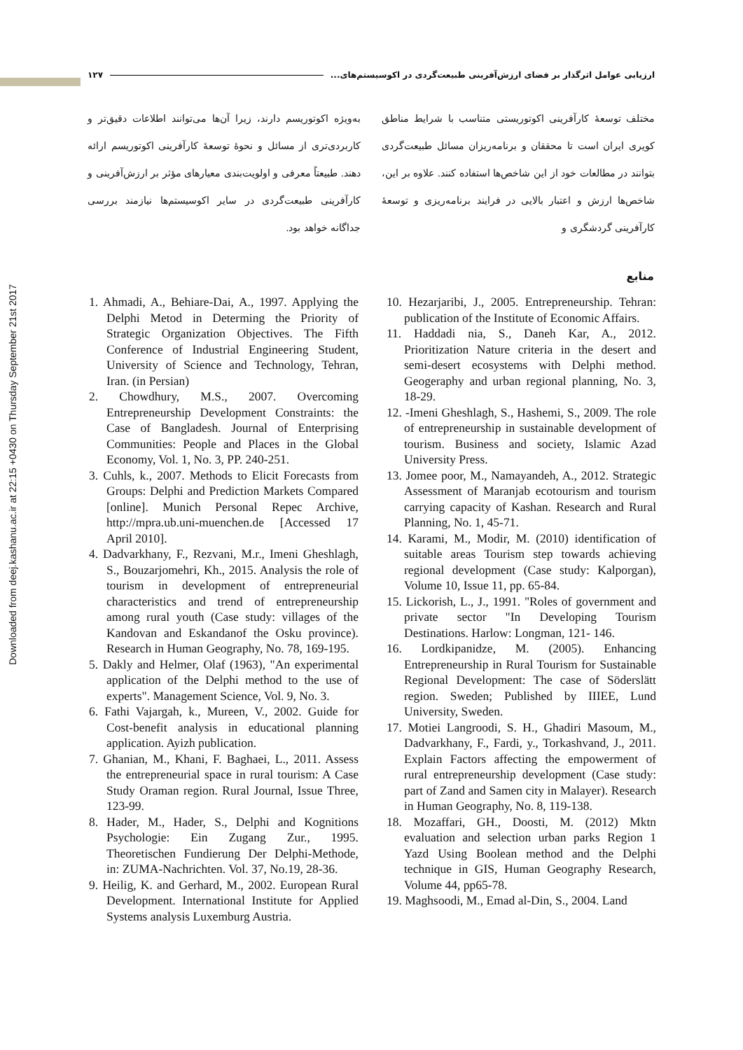Downloaded from deej.kashanu.ac.ir at 22:15 +0430 on Thursday September 21st 2017
ارزیابی عوامل اثرگذار بر فضای ارزش‌آفرینی طبیعت‌گردی در اکوسیستم‌های... ۱۲۷
مختلف توسعهٔ کارآفرینی اکوتوریستی متناسب با شرایط مناطق کویری ایران است تا محققان و برنامه‌ریزان مسائل طبیعت‌گردی بتوانند در مطالعات خود از این شاخص‌ها استفاده کنند. علاوه بر این، شاخص‌ها ارزش و اعتبار بالایی در فرایند برنامه‌ریزی و توسعهٔ کارآفرینی گردشگری و
به‌ویژه اکوتوریسم دارند، زیرا آن‌ها می‌توانند اطلاعات دقیق‌تر و کاربردی‌تری از مسائل و نحوهٔ توسعهٔ کارآفرینی اکوتوریسم ارائه دهند. طبیعتاً معرفی و اولویت‌بندی معیارهای مؤثر بر ارزش‌آفرینی و کارآفرینی طبیعت‌گردی در سایر اکوسیستم‌ها نیازمند بررسی جداگانه خواهد بود.
منابع
1. Ahmadi, A., Behiare-Dai, A., 1997. Applying the Delphi Metod in Determing the Priority of Strategic Organization Objectives. The Fifth Conference of Industrial Engineering Student, University of Science and Technology, Tehran, Iran. (in Persian)
2. Chowdhury, M.S., 2007. Overcoming Entrepreneurship Development Constraints: the Case of Bangladesh. Journal of Enterprising Communities: People and Places in the Global Economy, Vol. 1, No. 3, PP. 240-251.
3. Cuhls, k., 2007. Methods to Elicit Forecasts from Groups: Delphi and Prediction Markets Compared [online]. Munich Personal Repec Archive, http://mpra.ub.uni-muenchen.de [Accessed 17 April 2010].
4. Dadvarkhany, F., Rezvani, M.r., Imeni Gheshlagh, S., Bouzarjomehri, Kh., 2015. Analysis the role of tourism in development of entrepreneurial characteristics and trend of entrepreneurship among rural youth (Case study: villages of the Kandovan and Eskandanof the Osku province). Research in Human Geography, No. 78, 169-195.
5. Dakly and Helmer, Olaf (1963), "An experimental application of the Delphi method to the use of experts". Management Science, Vol. 9, No. 3.
6. Fathi Vajargah, k., Mureen, V., 2002. Guide for Cost-benefit analysis in educational planning application. Ayizh publication.
7. Ghanian, M., Khani, F. Baghaei, L., 2011. Assess the entrepreneurial space in rural tourism: A Case Study Oraman region. Rural Journal, Issue Three, 123-99.
8. Hader, M., Hader, S., Delphi and Kognitions Psychologie: Ein Zugang Zur., 1995. Theoretischen Fundierung Der Delphi-Methode, in: ZUMA-Nachrichten. Vol. 37, No.19, 28-36.
9. Heilig, K. and Gerhard, M., 2002. European Rural Development. International Institute for Applied Systems analysis Luxemburg Austria.
10. Hezarjaribi, J., 2005. Entrepreneurship. Tehran: publication of the Institute of Economic Affairs.
11. Haddadi nia, S., Daneh Kar, A., 2012. Prioritization Nature criteria in the desert and semi-desert ecosystems with Delphi method. Geogeraphy and urban regional planning, No. 3, 18-29.
12. -Imeni Gheshlagh, S., Hashemi, S., 2009. The role of entrepreneurship in sustainable development of tourism. Business and society, Islamic Azad University Press.
13. Jomee poor, M., Namayandeh, A., 2012. Strategic Assessment of Maranjab ecotourism and tourism carrying capacity of Kashan. Research and Rural Planning, No. 1, 45-71.
14. Karami, M., Modir, M. (2010) identification of suitable areas Tourism step towards achieving regional development (Case study: Kalporgan), Volume 10, Issue 11, pp. 65-84.
15. Lickorish, L., J., 1991. "Roles of government and private sector "In Developing Tourism Destinations. Harlow: Longman, 121- 146.
16. Lordkipanidze, M. (2005). Enhancing Entrepreneurship in Rural Tourism for Sustainable Regional Development: The case of Söderslätt region. Sweden; Published by IIIEE, Lund University, Sweden.
17. Motiei Langroodi, S. H., Ghadiri Masoum, M., Dadvarkhany, F., Fardi, y., Torkashvand, J., 2011. Explain Factors affecting the empowerment of rural entrepreneurship development (Case study: part of Zand and Samen city in Malayer). Research in Human Geography, No. 8, 119-138.
18. Mozaffari, GH., Doosti, M. (2012) Mktn evaluation and selection urban parks Region 1 Yazd Using Boolean method and the Delphi technique in GIS, Human Geography Research, Volume 44, pp65-78.
19. Maghsoodi, M., Emad al-Din, S., 2004. Land